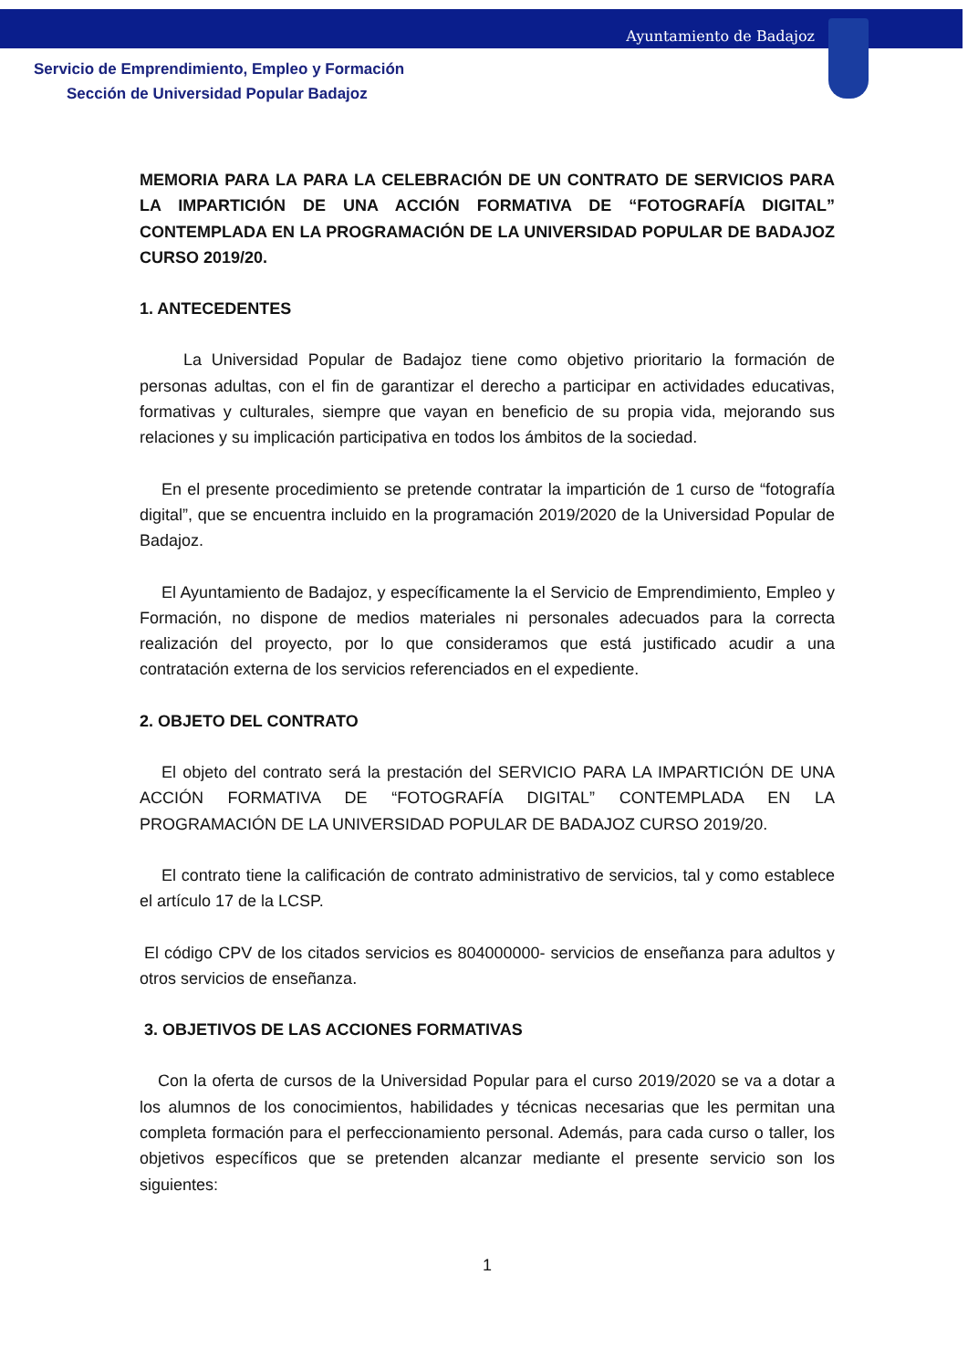Ayuntamiento de Badajoz
Servicio de Emprendimiento, Empleo y Formación
Sección de Universidad Popular Badajoz
MEMORIA PARA LA PARA LA CELEBRACIÓN DE UN CONTRATO DE SERVICIOS PARA LA IMPARTICIÓN DE UNA ACCIÓN FORMATIVA DE “FOTOGRAFÍA DIGITAL” CONTEMPLADA EN LA PROGRAMACIÓN DE LA UNIVERSIDAD POPULAR DE BADAJOZ CURSO 2019/20.
1. ANTECEDENTES
La Universidad Popular de Badajoz tiene como objetivo prioritario la formación de personas adultas, con el fin de garantizar el derecho a participar en actividades educativas, formativas y culturales, siempre que vayan en beneficio de su propia vida, mejorando sus relaciones y su implicación participativa en todos los ámbitos de la sociedad.
En el presente procedimiento se pretende contratar la impartición de 1 curso de “fotografía digital”, que se encuentra incluido en la programación 2019/2020 de la Universidad Popular de Badajoz.
El Ayuntamiento de Badajoz, y específicamente la el Servicio de Emprendimiento, Empleo y Formación, no dispone de medios materiales ni personales adecuados para la correcta realización del proyecto, por lo que consideramos que está justificado acudir a una contratación externa de los servicios referenciados en el expediente.
2. OBJETO DEL CONTRATO
El objeto del contrato será la prestación del SERVICIO PARA LA IMPARTICIÓN DE UNA ACCIÓN FORMATIVA DE “FOTOGRAFÍA DIGITAL” CONTEMPLADA EN LA PROGRAMACIÓN DE LA UNIVERSIDAD POPULAR DE BADAJOZ CURSO 2019/20.
El contrato tiene la calificación de contrato administrativo de servicios, tal y como establece el artículo 17 de la LCSP.
El código CPV de los citados servicios es 804000000- servicios de enseñanza para adultos y otros servicios de enseñanza.
3. OBJETIVOS DE LAS ACCIONES FORMATIVAS
Con la oferta de cursos de la Universidad Popular para el curso 2019/2020 se va a dotar a los alumnos de los conocimientos, habilidades y técnicas necesarias que les permitan una completa formación para el perfeccionamiento personal. Además, para cada curso o taller, los objetivos específicos que se pretenden alcanzar mediante el presente servicio son los siguientes:
1